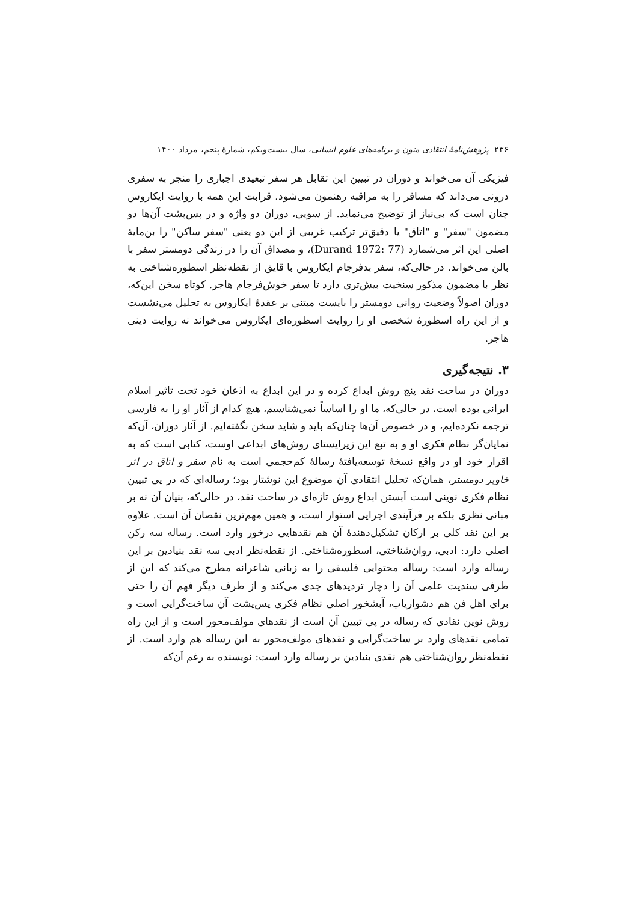۲۳۶ پژوهش‌نامهٔ انتقادی متون و برنامه‌های علوم انسانی، سال بیست‌ویکم، شمارهٔ پنجم، مرداد ۱۴۰۰
فیزیکی آن می‌خواند و دوران در تبیین این تقابل هر سفر تبعیدی اجباری را منجر به سفری درونی می‌داند که مسافر را به مراقبه رهنمون می‌شود. قرابت این همه با روایت ایکاروس چنان است که بی‌نیاز از توضیح می‌نماید. از سویی، دوران دو واژه و در پس‌پشت آن‌ها دو مضمون "سفر" و "اتاق" یا دقیق‌تر ترکیب غریبی از این دو یعنی "سفر ساکن" را بن‌مایهٔ اصلی این اثر می‌شمارد (Durand 1972: 77)، و مصداق آن را در زندگی دومستر سفر با بالن می‌خواند. در حالی‌که، سفر بدفرجام ایکاروس با قایق از نقطه‌نظر اسطوره‌شناختی به نظر با مضمون مذکور سنخیت بیش‌تری دارد تا سفر خوش‌فرجام هاجر. کوتاه سخن این‌که، دوران اصولاً وضعیت روانی دومستر را بایست مبتنی بر عقدهٔ ایکاروس به تحلیل می‌نشست و از این راه اسطورهٔ شخصی او را روایت اسطوره‌ای ایکاروس می‌خواند نه روایت دینی هاجر.
۳. نتیجه‌گیری
دوران در ساحت نقد پنج روش ابداع کرده و در این ابداع به اذعان خود تحت تاثیر اسلام ایرانی بوده است، در حالی‌که، ما او را اساساً نمی‌شناسیم، هیچ کدام از آثار او را به فارسی ترجمه نکرده‌ایم، و در خصوص آن‌ها چنان‌که باید و شاید سخن نگفته‌ایم. از آثار دوران، آن‌که نمایان‌گر نظام فکری او و به تبع این زیرایستای روش‌های ابداعی اوست، کتابی است که به اقرار خود او در واقع نسخهٔ توسعه‌یافتهٔ رسالهٔ کم‌حجمی است به نام سفر و اتاق در اثر خاویر دومستر، همان‌که تحلیل انتقادی آن موضوع این نوشتار بود؛ رساله‌ای که در پی تبیین نظام فکری نوینی است آبستن ابداع روش تازه‌ای در ساحت نقد، در حالی‌که، بنیان آن نه بر مبانی نظری بلکه بر فرآیندی اجرایی استوار است، و همین مهم‌ترین نقصان آن است. علاوه بر این نقد کلی بر ارکان تشکیل‌دهندهٔ آن هم نقدهایی درخور وارد است. رساله سه رکن اصلی دارد: ادبی، روان‌شناختی، اسطوره‌شناختی. از نقطه‌نظر ادبی سه نقد بنیادین بر این رساله وارد است: رساله محتوایی فلسفی را به زبانی شاعرانه مطرح می‌کند که این از طرفی سندیت علمی آن را دچار تردیدهای جدی می‌کند و از طرف دیگر فهم آن را حتی برای اهل فن هم دشواریاب، آبشخور اصلی نظام فکری پس‌پشت آن ساخت‌گرایی است و روش نوین نقادی که رساله در پی تبیین آن است از نقدهای مولف‌محور است و از این راه تمامی نقدهای وارد بر ساخت‌گرایی و نقدهای مولف‌محور به این رساله هم وارد است. از نقطه‌نظر روان‌شناختی هم نقدی بنیادین بر رساله وارد است: نویسنده به رغم آن‌که